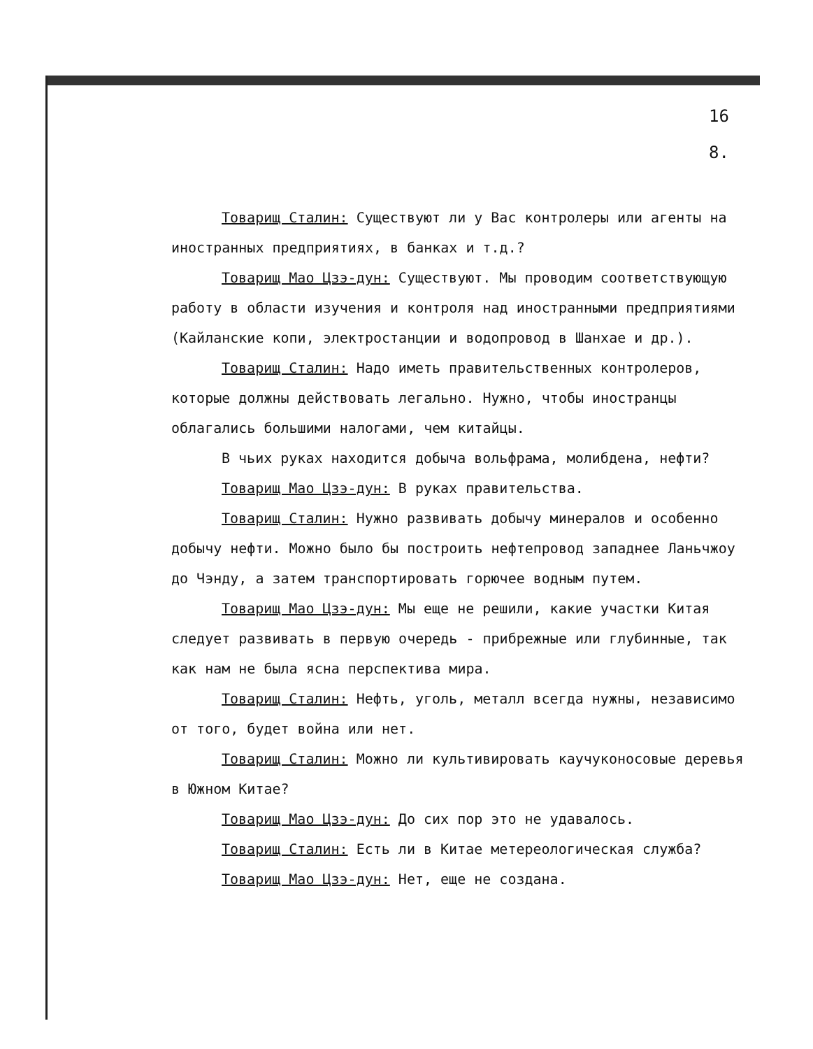16
8.
Товарищ Сталин: Существуют ли у Вас контролеры или агенты на иностранных предприятиях, в банках и т.д.?
Товарищ Мао Цзэ-дун: Существуют. Мы проводим соответствующую работу в области изучения и контроля над иностранными предприятиями (Кайланские копи, электростанции и водопровод в Шанхае и др.).
Товарищ Сталин: Надо иметь правительственных контролеров, которые должны действовать легально. Нужно, чтобы иностранцы облагались большими налогами, чем китайцы.
В чьих руках находится добыча вольфрама, молибдена, нефти?
Товарищ Мао Цзэ-дун: В руках правительства.
Товарищ Сталин: Нужно развивать добычу минералов и особенно добычу нефти. Можно было бы построить нефтепровод западнее Ланьчжоу до Чэнду, а затем транспортировать горючее водным путем.
Товарищ Мао Цзэ-дун: Мы еще не решили, какие участки Китая следует развивать в первую очередь - прибрежные или глубинные, так как нам не была ясна перспектива мира.
Товарищ Сталин: Нефть, уголь, металл всегда нужны, независимо от того, будет война или нет.
Товарищ Сталин: Можно ли культивировать каучуконосовые деревья в Южном Китае?
Товарищ Мао Цзэ-дун: До сих пор это не удавалось.
Товарищ Сталин: Есть ли в Китае метереологическая служба?
Товарищ Мао Цзэ-дун: Нет, еще не создана.